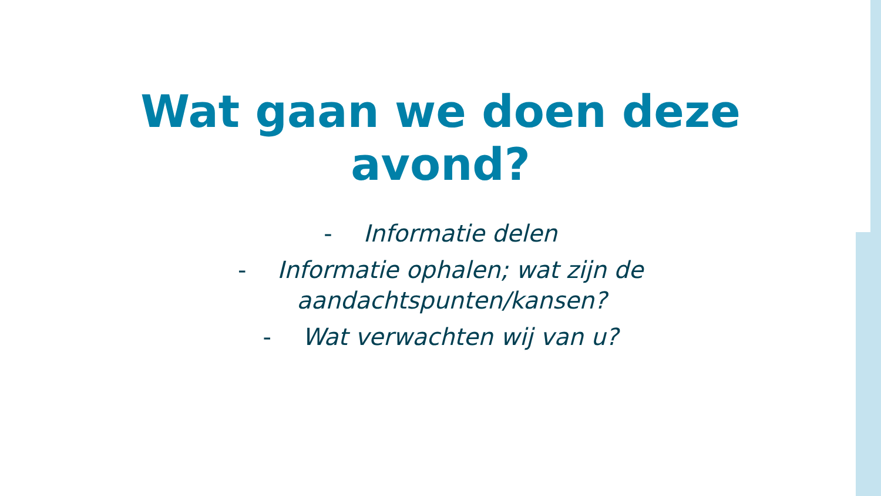Wat gaan we doen deze
avond?
- Informatie delen
- Informatie ophalen; wat zijn de
aandachtspunten/kansen?
- Wat verwachten wij van u?